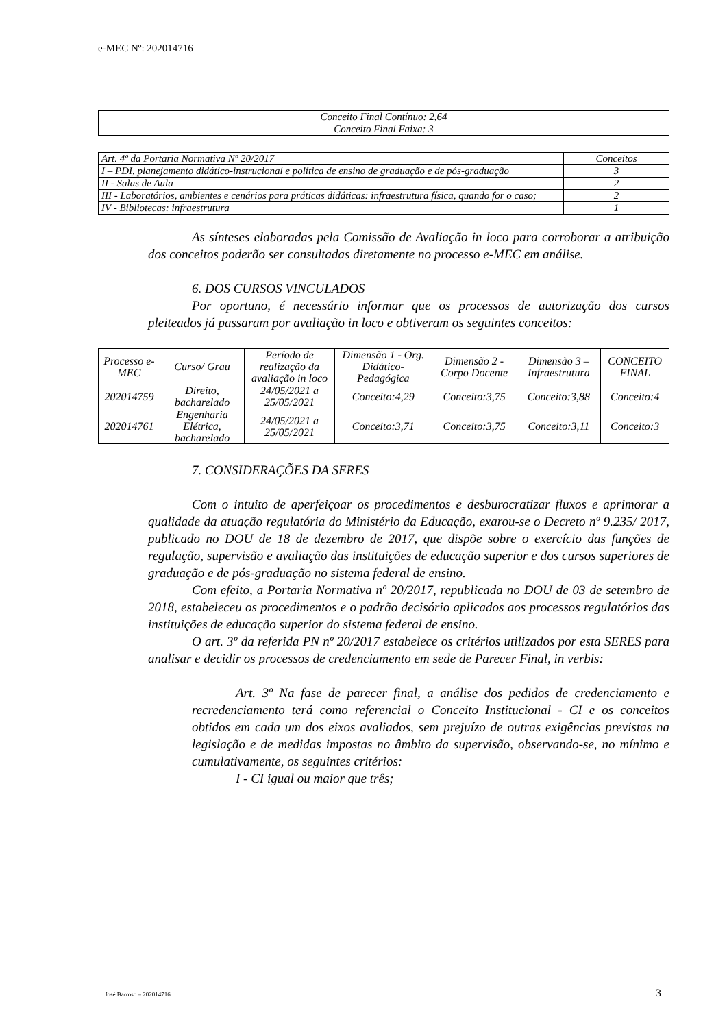e-MEC Nº: 202014716
| Conceito Final Contínuo: 2,64 |
| Conceito Final Faixa: 3 |
| Art. 4º da Portaria Normativa Nº 20/2017 | Conceitos |
| --- | --- |
| I – PDI, planejamento didático-instrucional e política de ensino de graduação e de pós-graduação | 3 |
| II - Salas de Aula | 2 |
| III - Laboratórios, ambientes e cenários para práticas didáticas: infraestrutura física, quando for o caso; | 2 |
| IV - Bibliotecas: infraestrutura | 1 |
As sínteses elaboradas pela Comissão de Avaliação in loco para corroborar a atribuição dos conceitos poderão ser consultadas diretamente no processo e-MEC em análise.
6. DOS CURSOS VINCULADOS
Por oportuno, é necessário informar que os processos de autorização dos cursos pleiteados já passaram por avaliação in loco e obtiveram os seguintes conceitos:
| Processo e-MEC | Curso/ Grau | Período de realização da avaliação in loco | Dimensão 1 - Org. Didático-Pedagógica | Dimensão 2 - Corpo Docente | Dimensão 3 – Infraestrutura | CONCEITO FINAL |
| --- | --- | --- | --- | --- | --- | --- |
| 202014759 | Direito, bacharelado | 24/05/2021 a 25/05/2021 | Conceito:4,29 | Conceito:3,75 | Conceito:3,88 | Conceito:4 |
| 202014761 | Engenharia Elétrica, bacharelado | 24/05/2021 a 25/05/2021 | Conceito:3,71 | Conceito:3,75 | Conceito:3,11 | Conceito:3 |
7. CONSIDERAÇÕES DA SERES
Com o intuito de aperfeiçoar os procedimentos e desburocratizar fluxos e aprimorar a qualidade da atuação regulatória do Ministério da Educação, exarou-se o Decreto nº 9.235/ 2017, publicado no DOU de 18 de dezembro de 2017, que dispõe sobre o exercício das funções de regulação, supervisão e avaliação das instituições de educação superior e dos cursos superiores de graduação e de pós-graduação no sistema federal de ensino.
Com efeito, a Portaria Normativa nº 20/2017, republicada no DOU de 03 de setembro de 2018, estabeleceu os procedimentos e o padrão decisório aplicados aos processos regulatórios das instituições de educação superior do sistema federal de ensino.
O art. 3º da referida PN nº 20/2017 estabelece os critérios utilizados por esta SERES para analisar e decidir os processos de credenciamento em sede de Parecer Final, in verbis:
Art. 3º Na fase de parecer final, a análise dos pedidos de credenciamento e recredenciamento terá como referencial o Conceito Institucional - CI e os conceitos obtidos em cada um dos eixos avaliados, sem prejuízo de outras exigências previstas na legislação e de medidas impostas no âmbito da supervisão, observando-se, no mínimo e cumulativamente, os seguintes critérios:
I - CI igual ou maior que três;
José Barroso – 202014716 3